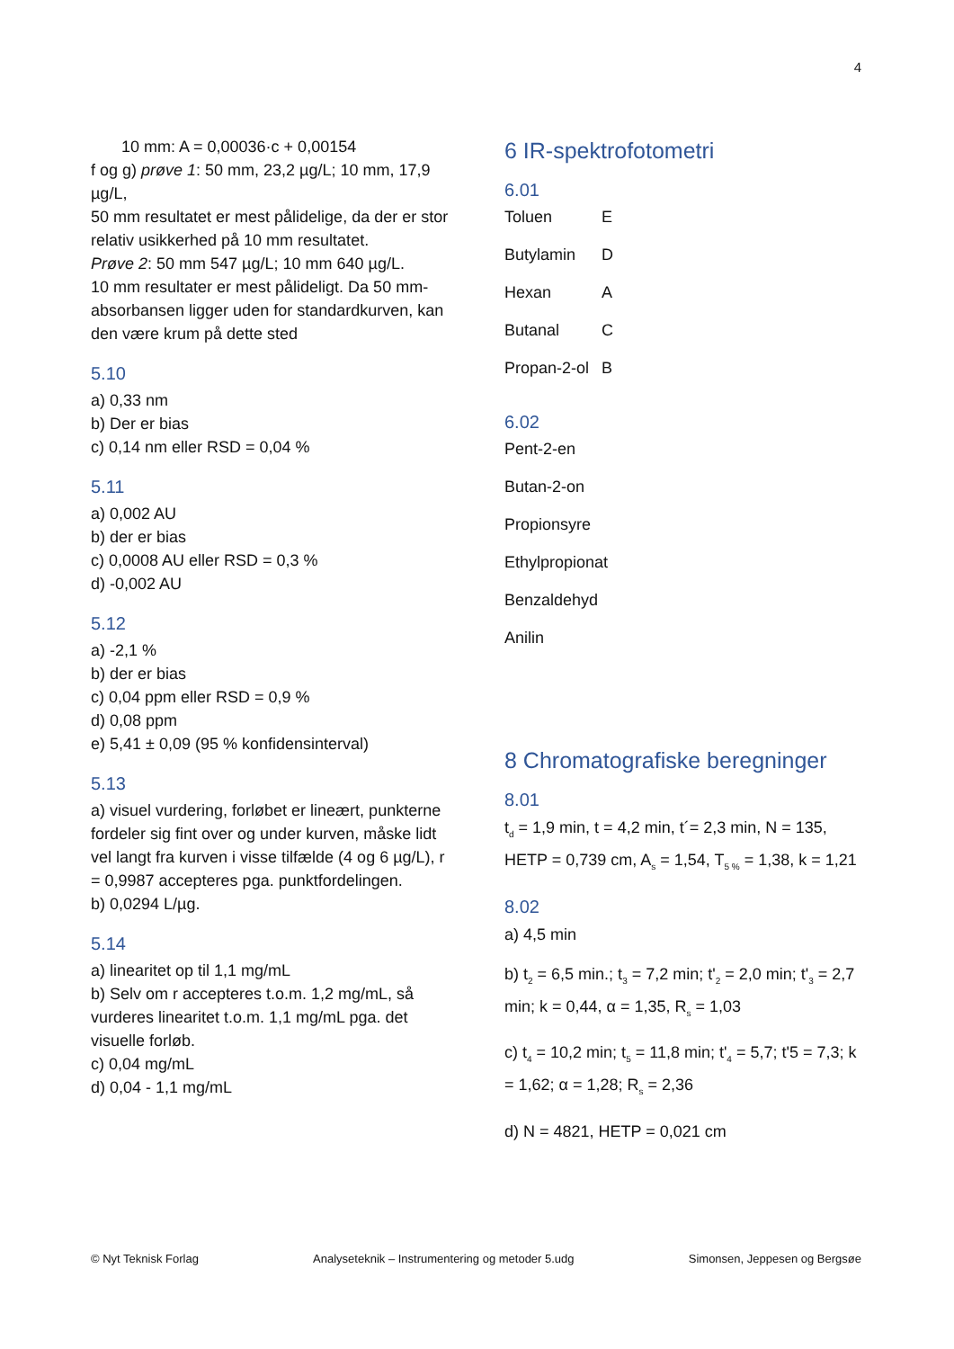4
10 mm: A = 0,00036·c + 0,00154
f og g) prøve 1: 50 mm, 23,2 µg/L; 10 mm, 17,9 µg/L,
50 mm resultatet er mest pålidelige, da der er stor relativ usikkerhed på 10 mm resultatet.
Prøve 2: 50 mm 547 µg/L; 10 mm 640 µg/L.
10 mm resultater er mest pålideligt. Da 50 mm-absorbansen ligger uden for standardkurven, kan den være krum på dette sted
5.10
a) 0,33 nm
b) Der er bias
c) 0,14 nm eller RSD = 0,04 %
5.11
a) 0,002 AU
b) der er bias
c) 0,0008 AU eller RSD = 0,3 %
d) -0,002 AU
5.12
a) -2,1 %
b) der er bias
c) 0,04 ppm eller RSD = 0,9 %
d) 0,08 ppm
e) 5,41 ± 0,09 (95 % konfidensinterval)
5.13
a) visuel vurdering, forløbet er lineært, punkterne fordeler sig fint over og under kurven, måske lidt
vel langt fra kurven i visse tilfælde (4 og 6 µg/L), r = 0,9987 accepteres pga. punktfordelingen.
b) 0,0294 L/µg.
5.14
a) linearitet op til 1,1 mg/mL
b) Selv om r accepteres t.o.m. 1,2 mg/mL, så vurderes linearitet t.o.m. 1,1 mg/mL pga. det visuelle forløb.
c) 0,04 mg/mL
d) 0,04 - 1,1 mg/mL
6 IR-spektrofotometri
6.01
| Toluen | E |
| Butylamin | D |
| Hexan | A |
| Butanal | C |
| Propan-2-ol | B |
6.02
Pent-2-en
Butan-2-on
Propionsyre
Ethylpropionat
Benzaldehyd
Anilin
8 Chromatografiske beregninger
8.01
t<sub>d</sub> = 1,9 min, t = 4,2 min, t´= 2,3 min, N = 135, HETP = 0,739 cm, A<sub>s</sub> = 1,54, T<sub>5 %</sub> = 1,38, k = 1,21
8.02
a) 4,5 min
b) t<sub>2</sub> = 6,5 min.; t<sub>3</sub> = 7,2 min; t'<sub>2</sub> = 2,0 min; t'<sub>3</sub> = 2,7 min; k = 0,44, α = 1,35, R<sub>s</sub> = 1,03
c) t<sub>4</sub> = 10,2 min; t<sub>5</sub> = 11,8 min; t'<sub>4</sub> = 5,7; t'5 = 7,3; k = 1,62; α = 1,28; R<sub>s</sub> = 2,36
d) N = 4821, HETP = 0,021 cm
© Nyt Teknisk Forlag Analyseteknik – Instrumentering og metoder 5.udg Simonsen, Jeppesen og Bergsøe